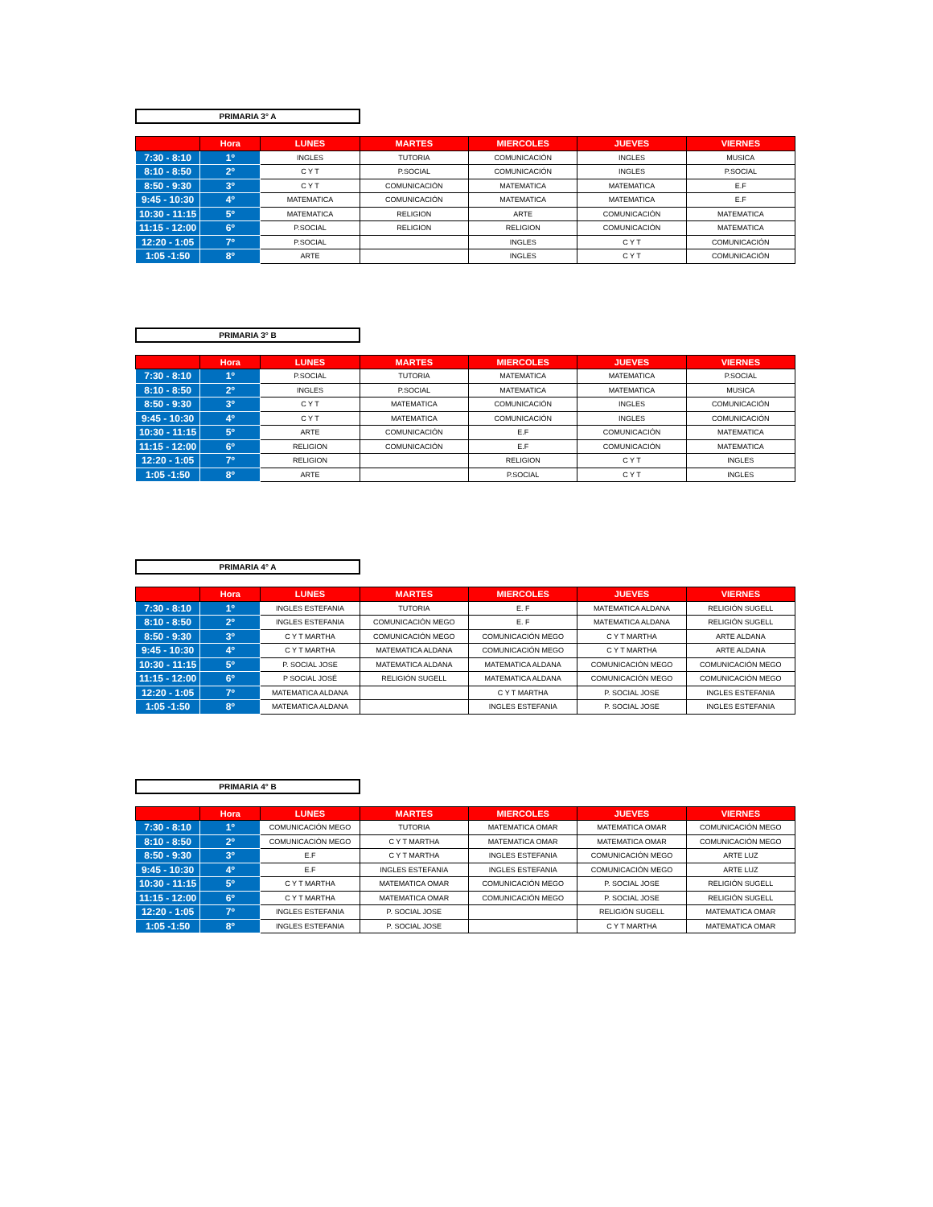PRIMARIA 3° A
| | Hora | LUNES | MARTES | MIERCOLES | JUEVES | VIERNES |
| --- | --- | --- | --- | --- | --- | --- |
| 7:30 - 8:10 | 1º | INGLES | TUTORIA | COMUNICACIÓN | INGLES | MUSICA |
| 8:10 - 8:50 | 2º | C Y T | P.SOCIAL | COMUNICACIÓN | INGLES | P.SOCIAL |
| 8:50 - 9:30 | 3º | C Y T | COMUNICACIÓN | MATEMATICA | MATEMATICA | E.F |
| 9:45 - 10:30 | 4º | MATEMATICA | COMUNICACIÓN | MATEMATICA | MATEMATICA | E.F |
| 10:30 - 11:15 | 5º | MATEMATICA | RELIGION | ARTE | COMUNICACIÓN | MATEMATICA |
| 11:15 - 12:00 | 6º | P.SOCIAL | RELIGION | RELIGION | COMUNICACIÓN | MATEMATICA |
| 12:20 - 1:05 | 7º | P.SOCIAL | | INGLES | C Y T | COMUNICACIÓN |
| 1:05 -1:50 | 8º | ARTE | | INGLES | C Y T | COMUNICACIÓN |
PRIMARIA 3° B
| | Hora | LUNES | MARTES | MIERCOLES | JUEVES | VIERNES |
| --- | --- | --- | --- | --- | --- | --- |
| 7:30 - 8:10 | 1º | P.SOCIAL | TUTORIA | MATEMATICA | MATEMATICA | P.SOCIAL |
| 8:10 - 8:50 | 2º | INGLES | P.SOCIAL | MATEMATICA | MATEMATICA | MUSICA |
| 8:50 - 9:30 | 3º | C Y T | MATEMATICA | COMUNICACIÓN | INGLES | COMUNICACIÓN |
| 9:45 - 10:30 | 4º | C Y T | MATEMATICA | COMUNICACIÓN | INGLES | COMUNICACIÓN |
| 10:30 - 11:15 | 5º | ARTE | COMUNICACIÓN | E.F | COMUNICACIÓN | MATEMATICA |
| 11:15 - 12:00 | 6º | RELIGION | COMUNICACIÓN | E.F | COMUNICACIÓN | MATEMATICA |
| 12:20 - 1:05 | 7º | RELIGION | | RELIGION | C Y T | INGLES |
| 1:05 -1:50 | 8º | ARTE | | P.SOCIAL | C Y T | INGLES |
PRIMARIA 4° A
| | Hora | LUNES | MARTES | MIERCOLES | JUEVES | VIERNES |
| --- | --- | --- | --- | --- | --- | --- |
| 7:30 - 8:10 | 1º | INGLES ESTEFANIA | TUTORIA | E. F | MATEMATICA ALDANA | RELIGIÓN SUGELL |
| 8:10 - 8:50 | 2º | INGLES ESTEFANIA | COMUNICACIÓN MEGO | E. F | MATEMATICA ALDANA | RELIGIÓN SUGELL |
| 8:50 - 9:30 | 3º | C Y T MARTHA | COMUNICACIÓN MEGO | COMUNICACIÓN MEGO | C Y T MARTHA | ARTE ALDANA |
| 9:45 - 10:30 | 4º | C Y T MARTHA | MATEMATICA ALDANA | COMUNICACIÓN MEGO | C Y T MARTHA | ARTE ALDANA |
| 10:30 - 11:15 | 5º | P. SOCIAL JOSE | MATEMATICA ALDANA | MATEMATICA ALDANA | COMUNICACIÓN MEGO | COMUNICACIÓN MEGO |
| 11:15 - 12:00 | 6º | P SOCIAL JOSÉ | RELIGIÓN SUGELL | MATEMATICA ALDANA | COMUNICACIÓN MEGO | COMUNICACIÓN MEGO |
| 12:20 - 1:05 | 7º | MATEMATICA ALDANA | | C Y T MARTHA | P. SOCIAL JOSE | INGLES ESTEFANIA |
| 1:05 -1:50 | 8º | MATEMATICA ALDANA | | INGLES ESTEFANIA | P. SOCIAL JOSE | INGLES ESTEFANIA |
PRIMARIA 4° B
| | Hora | LUNES | MARTES | MIERCOLES | JUEVES | VIERNES |
| --- | --- | --- | --- | --- | --- | --- |
| 7:30 - 8:10 | 1º | COMUNICACIÓN MEGO | TUTORIA | MATEMATICA OMAR | MATEMATICA OMAR | COMUNICACIÓN MEGO |
| 8:10 - 8:50 | 2º | COMUNICACIÓN MEGO | C Y T MARTHA | MATEMATICA OMAR | MATEMATICA OMAR | COMUNICACIÓN MEGO |
| 8:50 - 9:30 | 3º | E.F | C Y T MARTHA | INGLES ESTEFANIA | COMUNICACIÓN MEGO | ARTE LUZ |
| 9:45 - 10:30 | 4º | E.F | INGLES ESTEFANIA | INGLES ESTEFANIA | COMUNICACIÓN MEGO | ARTE LUZ |
| 10:30 - 11:15 | 5º | C Y T MARTHA | MATEMATICA OMAR | COMUNICACIÓN MEGO | P. SOCIAL JOSE | RELIGIÓN SUGELL |
| 11:15 - 12:00 | 6º | C Y T MARTHA | MATEMATICA OMAR | COMUNICACIÓN MEGO | P. SOCIAL JOSE | RELIGIÓN SUGELL |
| 12:20 - 1:05 | 7º | INGLES ESTEFANIA | P. SOCIAL JOSE | | RELIGIÓN SUGELL | MATEMATICA OMAR |
| 1:05 -1:50 | 8º | INGLES ESTEFANIA | P. SOCIAL JOSE | | C Y T MARTHA | MATEMATICA OMAR |